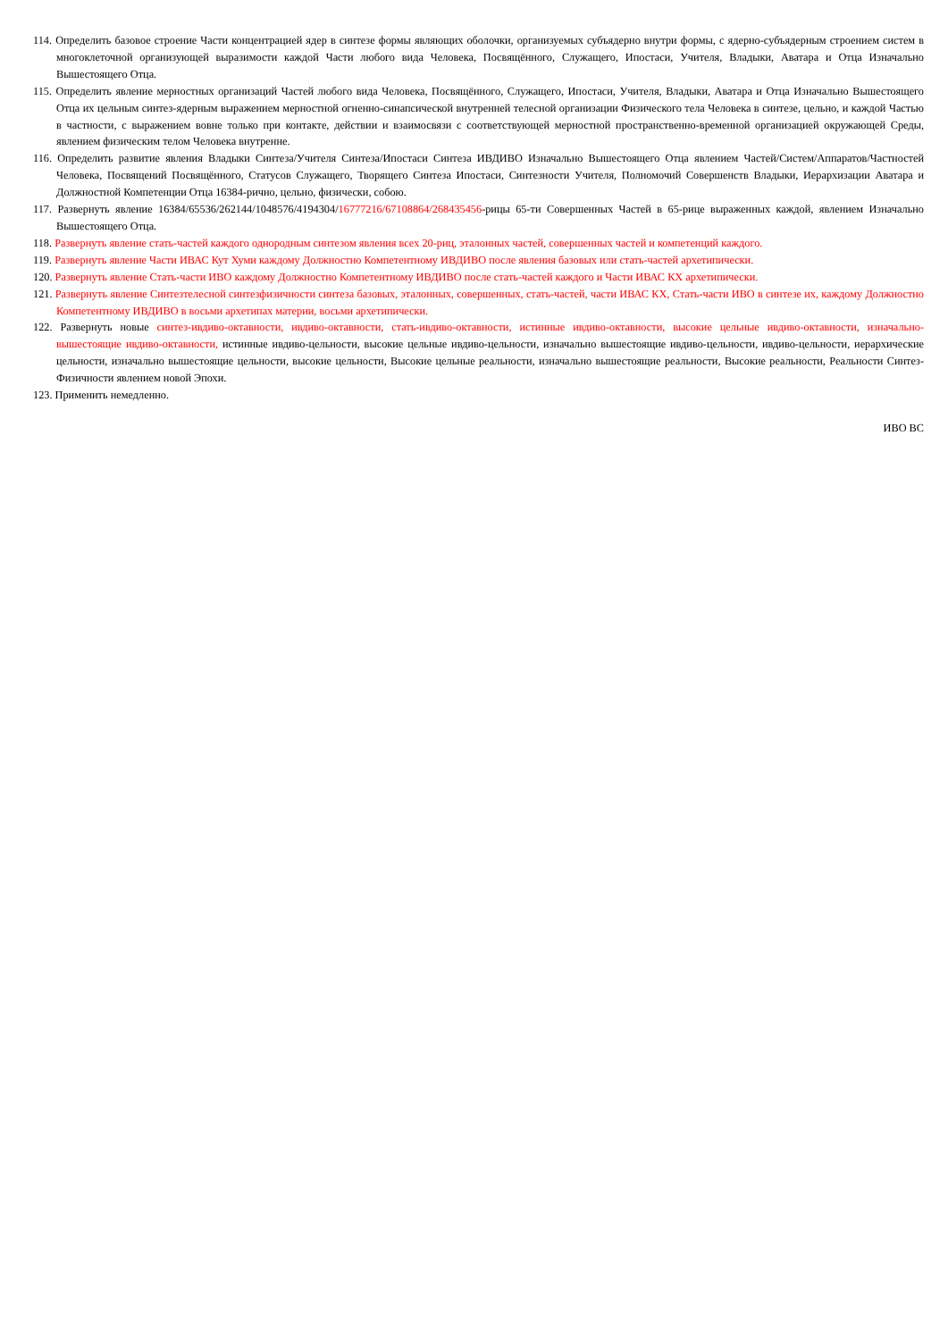114. Определить базовое строение Части концентрацией ядер в синтезе формы являющих оболочки, организуемых субъядерно внутри формы, с ядерно-субъядерным строением систем в многоклеточной организующей выразимости каждой Части любого вида Человека, Посвящённого, Служащего, Ипостаси, Учителя, Владыки, Аватара и Отца Изначально Вышестоящего Отца.
115. Определить явление мерностных организаций Частей любого вида Человека, Посвящённого, Служащего, Ипостаси, Учителя, Владыки, Аватара и Отца Изначально Вышестоящего Отца их цельным синтез-ядерным выражением мерностной огненно-синапсической внутренней телесной организации Физического тела Человека в синтезе, цельно, и каждой Частью в частности, с выражением вовне только при контакте, действии и взаимосвязи с соответствующей мерностной пространственно-временной организацией окружающей Среды, явлением физическим телом Человека внутренне.
116. Определить развитие явления Владыки Синтеза/Учителя Синтеза/Ипостаси Синтеза ИВДИВО Изначально Вышестоящего Отца явлением Частей/Систем/Аппаратов/Частностей Человека, Посвящений Посвящённого, Статусов Служащего, Творящего Синтеза Ипостаси, Синтезности Учителя, Полномочий Совершенств Владыки, Иерархизации Аватара и Должностной Компетенции Отца 16384-рично, цельно, физически, собою.
117. Развернуть явление 16384/65536/262144/1048576/4194304/16777216/67108864/268435456-рицы 65-ти Совершенных Частей в 65-рице выраженных каждой, явлением Изначально Вышестоящего Отца.
118. Развернуть явление стать-частей каждого однородным синтезом явления всех 20-риц, эталонных частей, совершенных частей и компетенций каждого.
119. Развернуть явление Части ИВАС Кут Хуми каждому Должностно Компетентному ИВДИВО после явления базовых или стать-частей архетипически.
120. Развернуть явление Стать-части ИВО каждому Должностно Компетентному ИВДИВО после стать-частей каждого и Части ИВАС КХ архетипически.
121. Развернуть явление Синтезтелесной синтезфизичности синтеза базовых, эталонных, совершенных, стать-частей, части ИВАС КХ, Стать-части ИВО в синтезе их, каждому Должностно Компетентному ИВДИВО в восьми архетипах материи, восьми архетипически.
122. Развернуть новые синтез-ивдиво-октавности, ивдиво-октавности, стать-ивдиво-октавности, истинные ивдиво-октавности, высокие цельные ивдиво-октавности, изначально-вышестоящие ивдиво-октавности, истинные ивдиво-цельности, высокие цельные ивдиво-цельности, изначально вышестоящие ивдиво-цельности, ивдиво-цельности, иерархические цельности, изначально вышестоящие цельности, высокие цельности, Высокие цельные реальности, изначально вышестоящие реальности, Высокие реальности, Реальности Синтез-Физичности явлением новой Эпохи.
123. Применить немедленно.
ИВО ВС